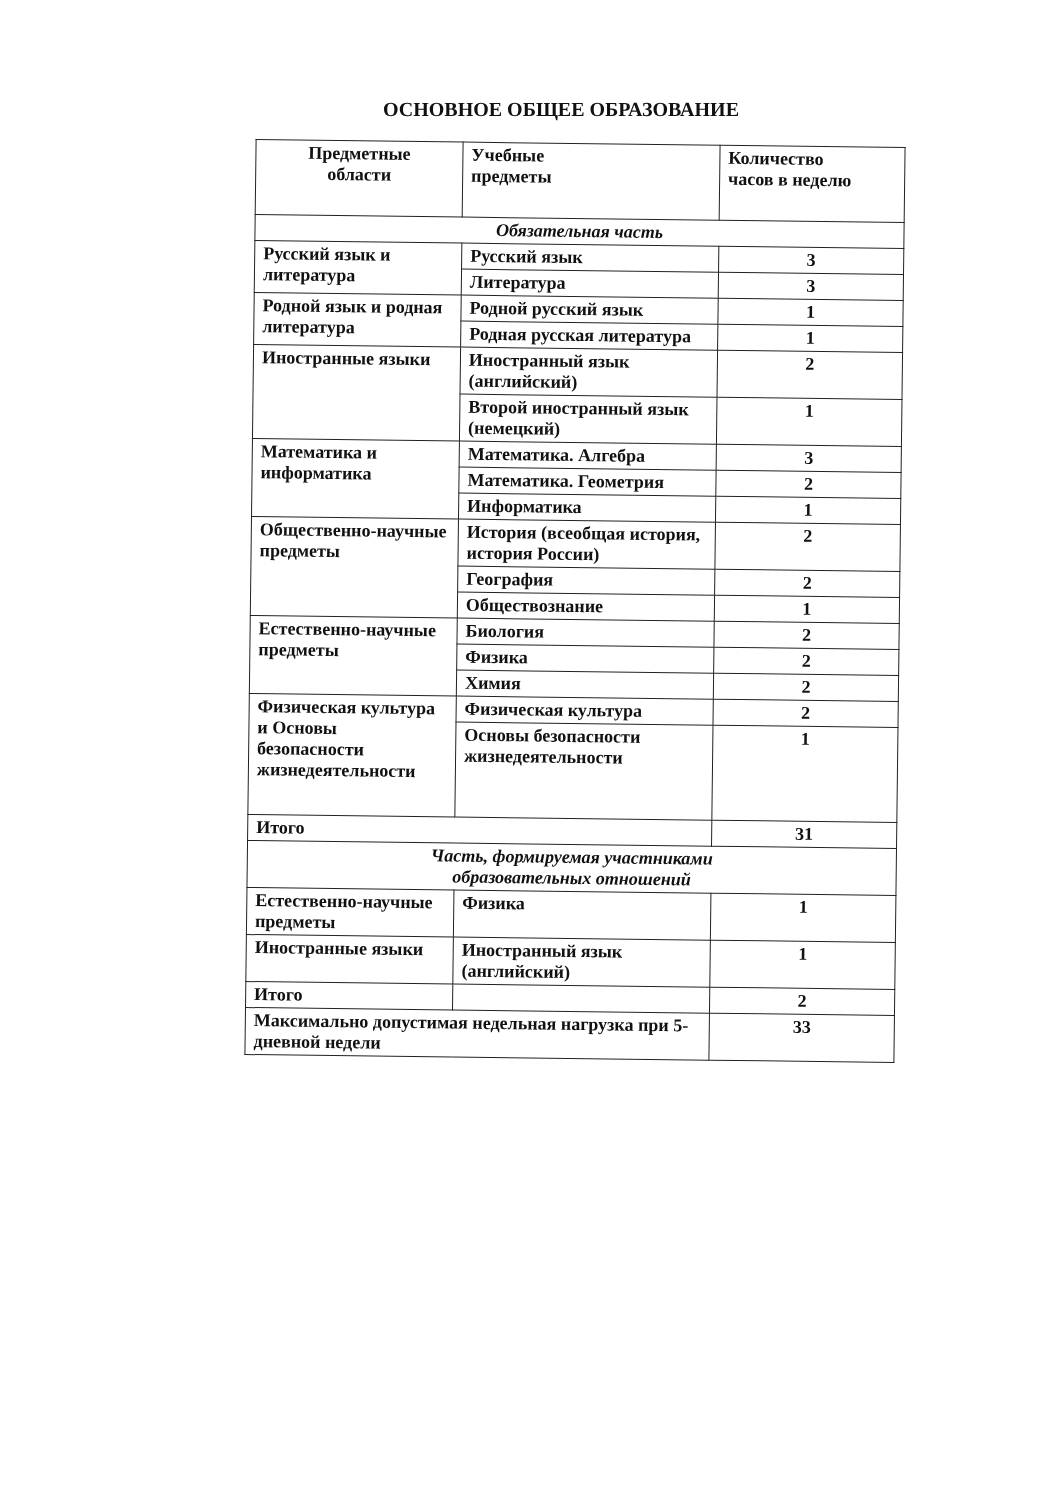ОСНОВНОЕ ОБЩЕЕ ОБРАЗОВАНИЕ
| Предметные области | Учебные предметы | Количество часов в неделю |
| Обязательная часть | | |
| Русский язык и литература | Русский язык | 3 |
| | Литература | 3 |
| Родной язык и родная литература | Родной русский язык | 1 |
| | Родная русская литература | 1 |
| Иностранные языки | Иностранный язык (английский) | 2 |
| | Второй иностранный язык (немецкий) | 1 |
| Математика и информатика | Математика. Алгебра | 3 |
| | Математика. Геометрия | 2 |
| | Информатика | 1 |
| Общественно-научные предметы | История (всеобщая история, история России) | 2 |
| | География | 2 |
| | Обществознание | 1 |
| Естественно-научные предметы | Биология | 2 |
| | Физика | 2 |
| | Химия | 2 |
| Физическая культура и Основы безопасности жизнедеятельности | Физическая культура | 2 |
| | Основы безопасности жизнедеятельности | 1 |
| Итого | | 31 |
| Часть, формируемая участниками образовательных отношений | | |
| Естественно-научные предметы | Физика | 1 |
| Иностранные языки | Иностранный язык (английский) | 1 |
| Итого | | 2 |
| Максимально допустимая недельная нагрузка при 5-дневной недели | | 33 |